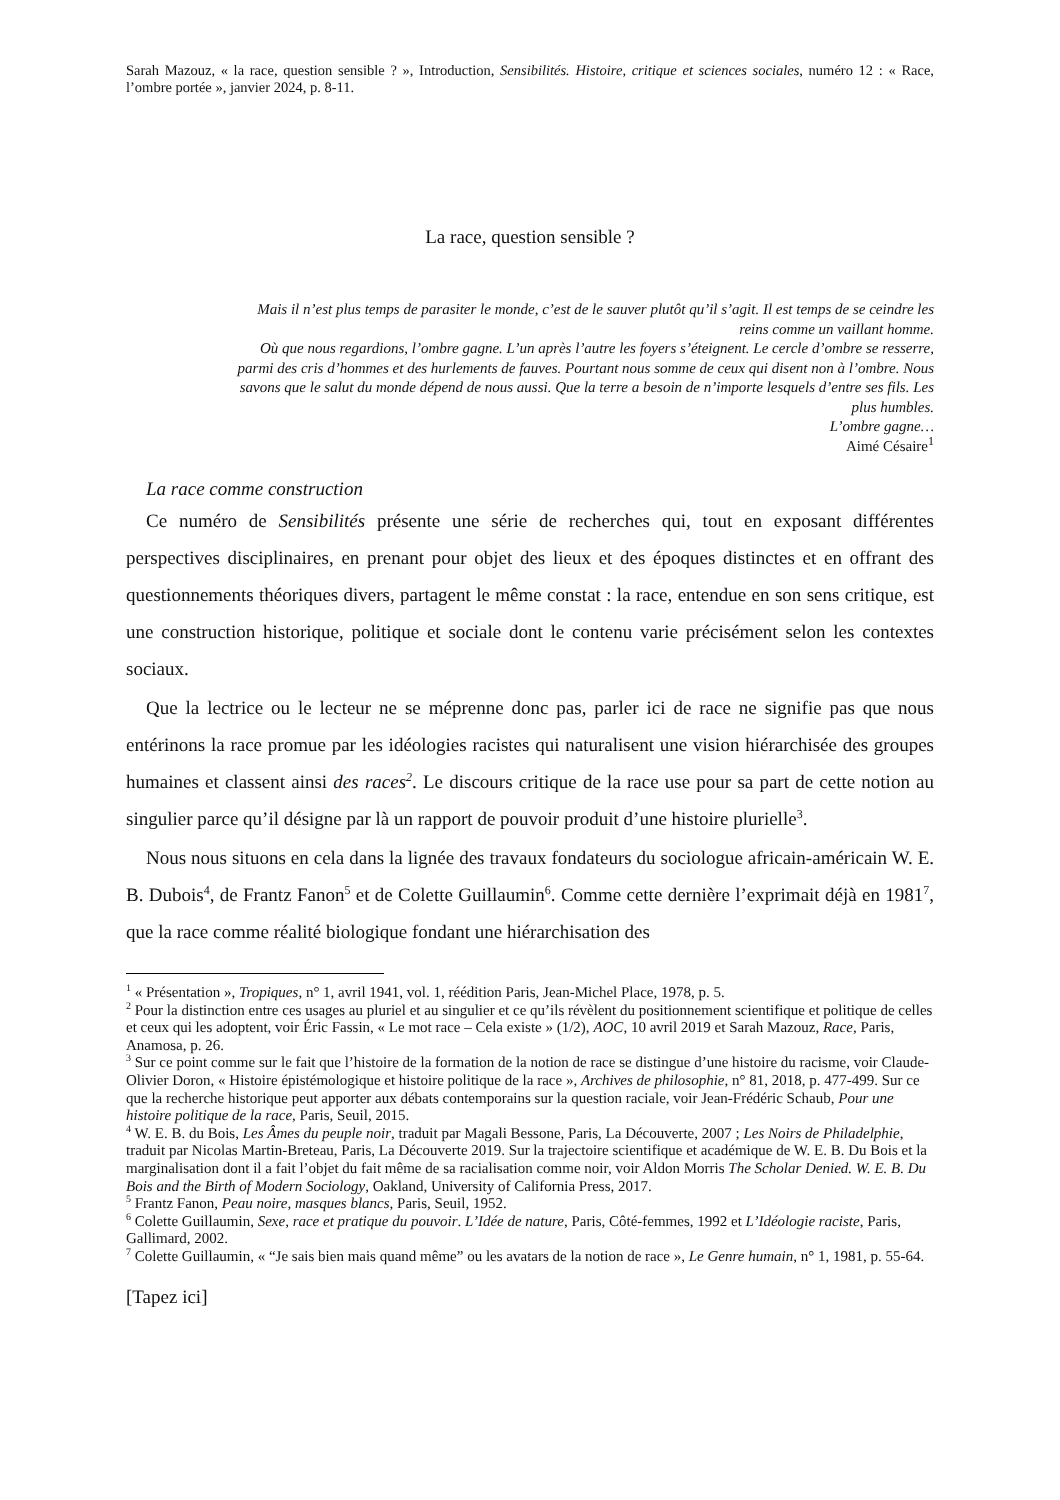Sarah Mazouz, « la race, question sensible ? », Introduction, Sensibilités. Histoire, critique et sciences sociales, numéro 12 : « Race, l’ombre portée », janvier 2024, p. 8-11.
La race, question sensible ?
Mais il n’est plus temps de parasiter le monde, c’est de le sauver plutôt qu’il s’agit. Il est temps de se ceindre les reins comme un vaillant homme.
Où que nous regardions, l’ombre gagne. L’un après l’autre les foyers s’éteignent. Le cercle d’ombre se resserre, parmi des cris d’hommes et des hurlements de fauves. Pourtant nous somme de ceux qui disent non à l’ombre. Nous savons que le salut du monde dépend de nous aussi. Que la terre a besoin de n’importe lesquels d’entre ses fils. Les plus humbles.
L’ombre gagne…
Aimé Césaire<sup>1</sup>
La race comme construction
Ce numéro de Sensibilités présente une série de recherches qui, tout en exposant différentes perspectives disciplinaires, en prenant pour objet des lieux et des époques distinctes et en offrant des questionnements théoriques divers, partagent le même constat : la race, entendue en son sens critique, est une construction historique, politique et sociale dont le contenu varie précisément selon les contextes sociaux.
Que la lectrice ou le lecteur ne se méprenne donc pas, parler ici de race ne signifie pas que nous entérinons la race promue par les idéologies racistes qui naturalisent une vision hiérarchisée des groupes humaines et classent ainsi des races<sup>2</sup>. Le discours critique de la race use pour sa part de cette notion au singulier parce qu’il désigne par là un rapport de pouvoir produit d’une histoire plurielle<sup>3</sup>.
Nous nous situons en cela dans la lignée des travaux fondateurs du sociologue africain-américain W. E. B. Dubois<sup>4</sup>, de Frantz Fanon<sup>5</sup> et de Colette Guillaumin<sup>6</sup>. Comme cette dernière l’exprimait déjà en 1981<sup>7</sup>, que la race comme réalité biologique fondant une hiérarchisation des
<sup>1</sup> « Présentation », Tropiques, n° 1, avril 1941, vol. 1, réédition Paris, Jean-Michel Place, 1978, p. 5.
<sup>2</sup> Pour la distinction entre ces usages au pluriel et au singulier et ce qu’ils révèlent du positionnement scientifique et politique de celles et ceux qui les adoptent, voir Éric Fassin, « Le mot race – Cela existe » (1/2), AOC, 10 avril 2019 et Sarah Mazouz, Race, Paris, Anamosa, p. 26.
<sup>3</sup> Sur ce point comme sur le fait que l’histoire de la formation de la notion de race se distingue d’une histoire du racisme, voir Claude-Olivier Doron, « Histoire épistémologique et histoire politique de la race », Archives de philosophie, n° 81, 2018, p. 477-499. Sur ce que la recherche historique peut apporter aux débats contemporains sur la question raciale, voir Jean-Frédéric Schaub, Pour une histoire politique de la race, Paris, Seuil, 2015.
<sup>4</sup> W. E. B. du Bois, Les Âmes du peuple noir, traduit par Magali Bessone, Paris, La Découverte, 2007 ; Les Noirs de Philadelphie, traduit par Nicolas Martin-Breteau, Paris, La Découverte 2019. Sur la trajectoire scientifique et académique de W. E. B. Du Bois et la marginalisation dont il a fait l’objet du fait même de sa racialisation comme noir, voir Aldon Morris The Scholar Denied. W. E. B. Du Bois and the Birth of Modern Sociology, Oakland, University of California Press, 2017.
<sup>5</sup> Frantz Fanon, Peau noire, masques blancs, Paris, Seuil, 1952.
<sup>6</sup> Colette Guillaumin, Sexe, race et pratique du pouvoir. L’Idée de nature, Paris, Côté-femmes, 1992 et L’Idéologie raciste, Paris, Gallimard, 2002.
<sup>7</sup> Colette Guillaumin, « “Je sais bien mais quand même” ou les avatars de la notion de race », Le Genre humain, n° 1, 1981, p. 55-64.
[Tapez ici]